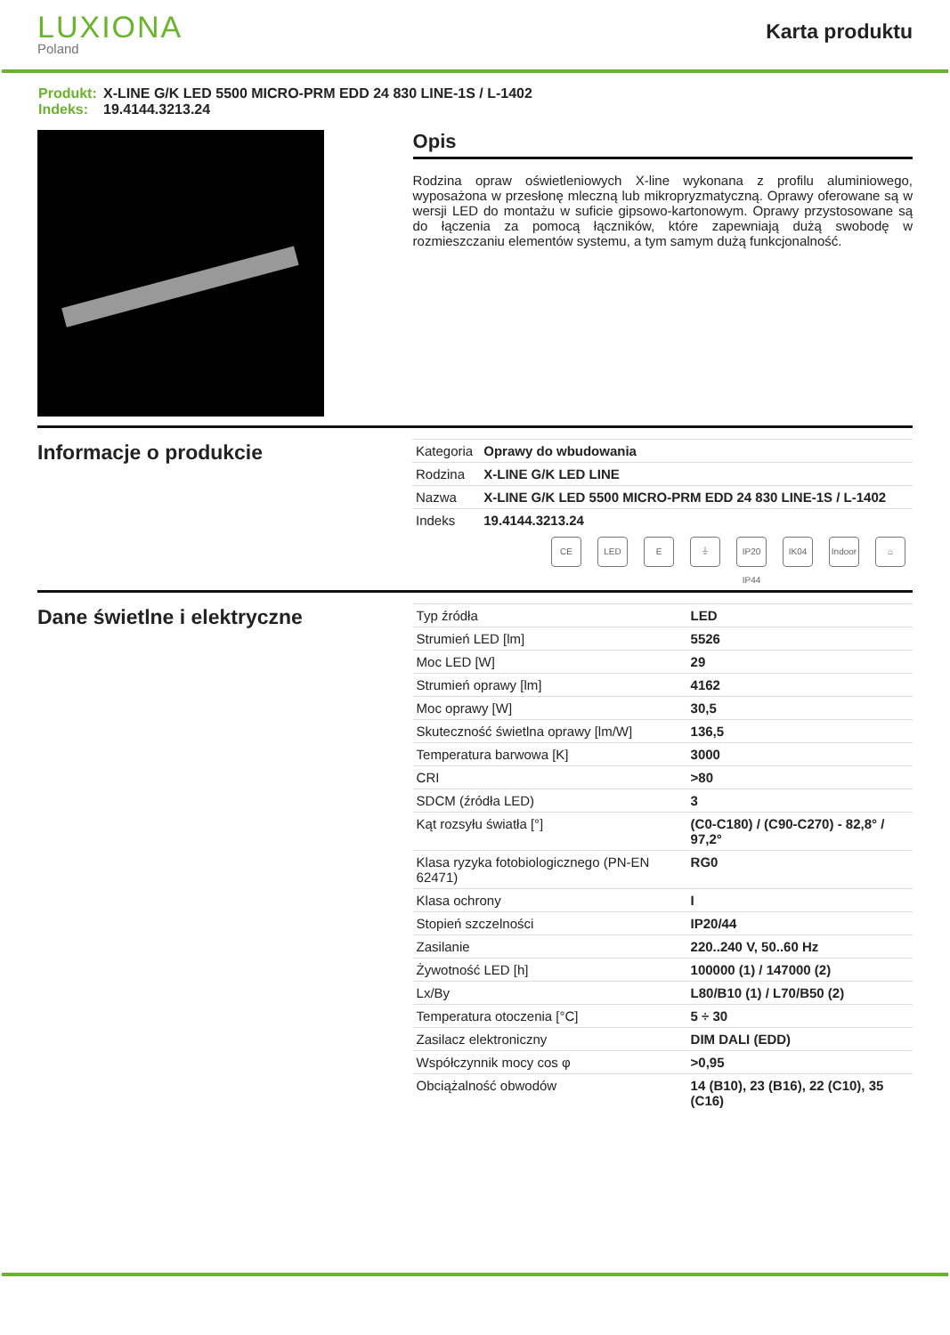LUXIONA
Poland
Karta produktu
Produkt: X-LINE G/K LED 5500 MICRO-PRM EDD 24 830 LINE-1S / L-1402
Indeks: 19.4144.3213.24
Opis
Rodzina opraw oświetleniowych X-line wykonana z profilu aluminiowego, wyposażona w przesłonę mleczną lub mikropryzmatyczną. Oprawy oferowane są w wersji LED do montażu w suficie gipsowo-kartonowym. Oprawy przystosowane są do łączenia za pomocą łączników, które zapewniają dużą swobodę w rozmieszczaniu elementów systemu, a tym samym dużą funkcjonalność.
Informacje o produkcie
| Kategoria | Oprawy do wbudowania |
| Rodzina | X-LINE G/K LED LINE |
| Nazwa | X-LINE G/K LED 5500 MICRO-PRM EDD 24 830 LINE-1S / L-1402 |
| Indeks | 19.4144.3213.24 |
CE LED E ⏚ IP20 IP44 IK04 Indoor ⌂
Dane świetlne i elektryczne
| Typ źródła | LED |
| Strumień LED [lm] | 5526 |
| Moc LED [W] | 29 |
| Strumień oprawy [lm] | 4162 |
| Moc oprawy [W] | 30,5 |
| Skuteczność świetlna oprawy [lm/W] | 136,5 |
| Temperatura barwowa [K] | 3000 |
| CRI | >80 |
| SDCM (źródła LED) | 3 |
| Kąt rozsyłu światła [°] | (C0-C180) / (C90-C270) - 82,8° / 97,2° |
| Klasa ryzyka fotobiologicznego (PN-EN 62471) | RG0 |
| Klasa ochrony | I |
| Stopień szczelności | IP20/44 |
| Zasilanie | 220..240 V, 50..60 Hz |
| Żywotność LED [h] | 100000 (1) / 147000 (2) |
| Lx/By | L80/B10 (1) / L70/B50 (2) |
| Temperatura otoczenia [°C] | 5 ÷ 30 |
| Zasilacz elektroniczny | DIM DALI (EDD) |
| Współczynnik mocy cos φ | >0,95 |
| Obciążalność obwodów | 14 (B10), 23 (B16), 22 (C10), 35 (C16) |